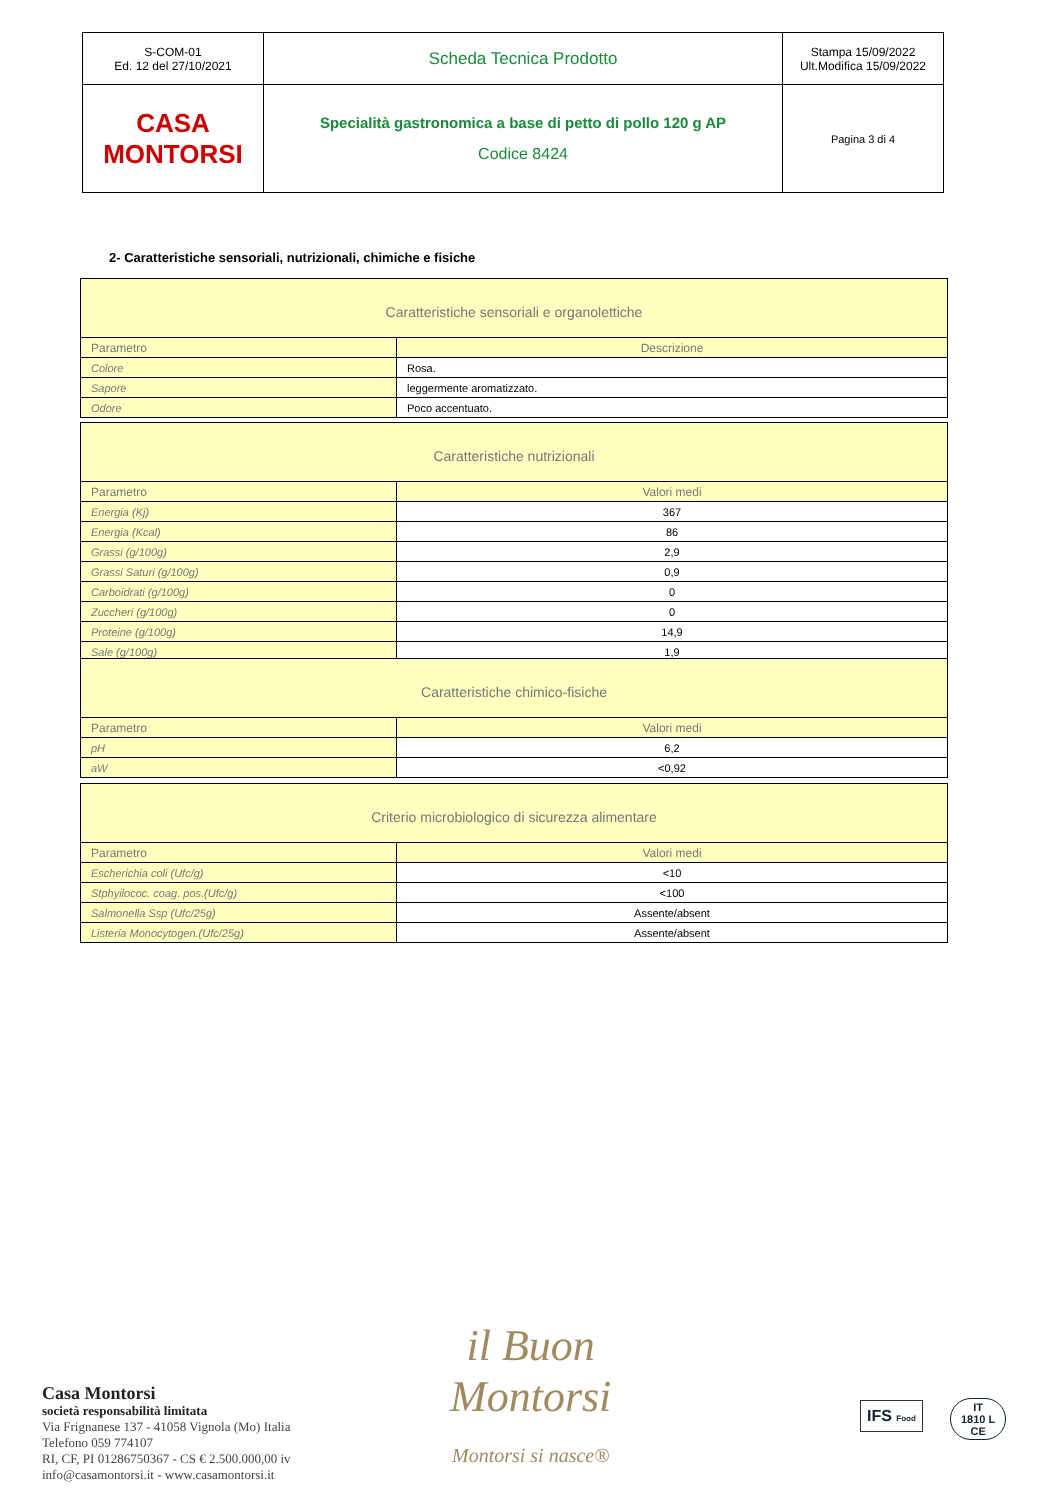| S-COM-01 Ed. 12 del 27/10/2021 | Scheda Tecnica Prodotto | Stampa 15/09/2022 Ult.Modifica 15/09/2022 |
| CASA MONTORSI | Specialità gastronomica a base di petto di pollo 120 g AP Codice 8424 | Pagina 3 di 4 |
2- Caratteristiche sensoriali, nutrizionali, chimiche e fisiche
| Caratteristiche sensoriali e organolettiche | |
| --- | --- |
| Parametro | Descrizione |
| Colore | Rosa. |
| Sapore | leggermente aromatizzato. |
| Odore | Poco accentuato. |
| Caratteristiche nutrizionali | |
| --- | --- |
| Parametro | Valori medi |
| Energia (Kj) | 367 |
| Energia (Kcal) | 86 |
| Grassi (g/100g) | 2,9 |
| Grassi Saturi (g/100g) | 0,9 |
| Carboidrati (g/100g) | 0 |
| Zuccheri (g/100g) | 0 |
| Proteine (g/100g) | 14,9 |
| Sale (g/100g) | 1,9 |
| Caratteristiche chimico-fisiche | |
| --- | --- |
| Parametro | Valori medi |
| pH | 6,2 |
| aW | <0,92 |
| Criterio microbiologico di sicurezza alimentare | |
| --- | --- |
| Parametro | Valori medi |
| Escherichia coli (Ufc/g) | <10 |
| Stphyilococ. coag. pos.(Ufc/g) | <100 |
| Salmonella Ssp (Ufc/25g) | Assente/absent |
| Listeria Monocytogen.(Ufc/25g) | Assente/absent |
il Buon
Montorsi
Montorsi si nasce®
Casa Montorsi
società responsabilità limitata
Via Frignanese 137 - 41058 Vignola (Mo) Italia
Telefono 059 774107
RI, CF, PI 01286750367 - CS € 2.500.000,00 iv
info@casamontorsi.it - www.casamontorsi.it
IFS Food
IT
1810 L
CE